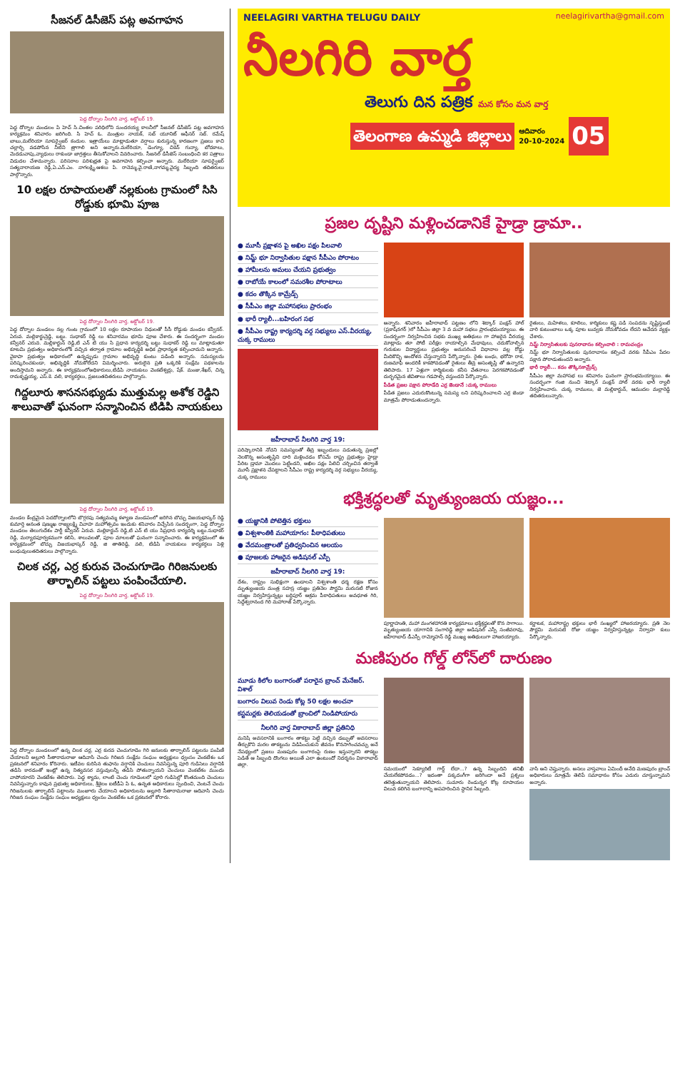సీజనల్ డిసీజెస్ పట్ల అవగాహన
పెద్ద దోర్నాల నీలగిరి వార్త, అక్టోబర్ 19.
పెద్ద దోర్నాల మండలం పి హెచ్ సి.చింతల పరిధిలోని సుందరయ్య కాలనీలో సీజనల్ డిసీజెస్ పట్ల అవగాహన కార్యక్రమం శనివారం జరిగింది. సి హెచ్ ఓ. మంత్రుల నాయక్, సబ్ యూనిట్ ఆఫీసర్ సబ్. రమేష్ బాబు,మలేరియా సూపర్వైజర్ కందుల. ఇత్రాయేలు మాట్లాడుతూ వర్షాలు కురుస్తున్న కారణంగా ప్రజలు కాచి చల్లార్చి వడపోసిన నీటిని త్రాగాలి అని అన్నారు.మలేరియా, డెంగ్యూ, చికెన్ గున్యా, బోదకాలు, మెదడువాపు,వ్యాధులు రాకుండా జాగ్రత్తలు తీసుకోవాలని వివరించారు. సీజనల్ డిసీజెస్ సంబంధించి కర పత్రాలు విడుదల చేశామన్నారు. పరిసరాల పరిశుభ్రత పై అవగాహన కల్పించా అన్నారు. మలేరియా సూపర్వైజర్ సత్యనారాయణ రెడ్డి,ఏ.ఎన్.ఎం. నాగలక్ష్మి,ఆశలు పి. రానెమ్మ,వై.రాణి,నాగమ్మ,వైద్య సిబ్బంది తదితరులు పాల్గొన్నారు.
10 లక్షల రూపాయలతో నల్లకుంట గ్రామంలో సిసి రోడ్డుకు భూమి పూజ
పెద్ద దోర్నాల నీలగిరి వార్త, అక్టోబర్ 19.
పెద్ద దోర్నాల మండలం నల్ల గుంట గ్రామంలో 10 లక్షల రూపాయల నిధులతో సీసీ రోడ్డుకు మండల కన్వీనర్. ఏరువ. మల్లికార్జున్రెడ్డి, బట్టు. సుధాకర్ రెడ్డి లు శనివారము భూమి పూజ చేశారు. ఈ సందర్భంగా మండల కన్వీనర్ ఎరువ. మల్లికార్జున్ రెడ్డి,టి ఎన్ టి యు సి ప్రధాన కార్యదర్శి బట్టు సుధాకర్ రెడ్డి లు మాట్లాడుతూ కూటమి ప్రభుత్వం అధికారంలోకి వచ్చిన తర్వాత గ్రామాల అభివృద్ధికి అధిక ప్రాధాన్యత కల్పించామని అన్నారు. వైకాపా ప్రభుత్వం అధికారంలో ఉన్నప్పుడు గ్రామాల అభివృద్ధి కుంటు పడింది అన్నారు. సమస్యలను పరిష్కరించకుండా, అభివృద్ధికి నోచుకోలేదని విమర్శించారు. అరులైన ప్రతి ఒక్కరికి సంక్షేమ పథకాలను అందిస్తామని అన్నారు. ఈ కార్యక్రమంలోఅధికారులు,టిడిపి నాయకులు వెంకటేశ్వర్లు, షేక్. మంజు,శేఖర్, చిన్న రామకృష్ణయ్య, ఎస్.కె. వలి, కార్యకర్తలు, ప్రజలుతదితరులు పాల్గొన్నారు.
గిద్దలూరు శాసనసభ్యుడు ముత్తుమల్ల అశోక రెడ్డిని శాలువాతో ఘనంగా సన్మానించిన టిడిపి నాయకులు
పెద్ద దోర్నాల నీలగిరి వార్త, అక్టోబర్ 19.
మండల కేంద్రమైన పెదదోర్నాలలోని బొగ్గరపు సత్యమమ్మ కళ్యాణ మండపంలో జరిగిన బొచ్చు విజయభాస్కర్ రెడ్డి కుమార్తె అనంత షణ్ముఖ రాజ్యలక్ష్మి వివాహ మహోత్సవం ఇందుకు శనివారం విచ్చేసిన సందర్భంగా, పెద్ద దోర్నాల మండలం తెలుగుదేశం పార్టీ కన్వీనర్ ఏరువ. మల్లికార్జున్ రెడ్డి,టి ఎన్ టి యు సిప్రధాన కార్యదర్శి బట్టు.సుధాకర్ రెడ్డి, మర్యాదపూర్వకముగా కలిసి, శాలువలతో, పూల మాలలతో ఘనంగా సన్మానించారు. ఈ కార్యక్రమంలో ఈ కార్యక్రమంలో బొచ్చు విజయభాస్కర్ రెడ్డి, జి తాతిరెడ్డి, వలి, టిడిపి నాయకులు కార్యకర్తలు పెళ్లి బంధువులుతదితరులు పాల్గొన్నారు.
చిలక చర్ల, ఎర్ర కురువ చెంచుగూడెం గిరిజనులకు తార్బాలిన్ పట్టలు పంపించేయాలి.
పెద్ద దోర్నాల నీలగిరి వార్త, అక్టోబర్ 19.
పెద్ద దోర్నాల మండలంలో ఉన్న చిలక చర్ల, ఎర్ర కురవ చెంచుగూడెం గిరి జనులకు తార్బాలిన్ పట్టలను పంపిణీ చేయాలని అల్లూరి సీతారామరాజు ఆదివాసి చెంచు గిరిజన సంక్షేమ సంఘం అధ్యక్షులు ధ్వంసం వెంకటేశం ఒక ప్రకటనలో శనివారం కోరినారు. ఇటీవల కురిసిన తుఫాను వర్షానికి చెంచులు నివసిస్తున్న పూరి గుడిసెలు వర్షానికి తడిసి కారడంతో ఇంట్లో ఉన్న నిత్యవసర వస్తువులన్నీ తడిసి పోతున్నాయని చెంచులు వెంకటేశం ముందు వాపోయారని వెంకటేశం తెలిపారు. పెద్ద శ్యామ, లాంటి చెంచు గూడెంలలో పూరి గుడిసెల్లో కొంతమంది చెంచులు నివసిస్తున్నారు కావున ప్రభుత్వ అధికారులు, శ్రీశైలం ఐటీడీఏ పి ఓ, ఉన్నత అధికారులు స్పందించి, వెంటనే చెంచు గిరిజనులకు తార్బాలిన్ పట్టాలను మంజూరు చేయాలని అధికారులను అల్లూరి సీతారామరాజు ఆదివాసి చెంచు గిరిజన సంఘం సంక్షేమ సంఘం అధ్యక్షులు ధ్వంసం వెంకటేశం ఒక ప్రకటనలో కోరారు.
NEELAGIRI VARTHA TELUGU DAILY neelagirivartha@gmail.com
నీలగిరి వార్త
తెలుగు దిన పత్రిక మన కోసం మన వార్త
తెలంగాణ ఉమ్మడి జిల్లాలు ఆదివారం
20-10-2024 05
ప్రజల దృష్టిని మళ్లించడానికే హైడ్రా డ్రామా..
● మూసీ ప్రక్షాళన పై అఖిల పక్షం పిలవాలి
● నిమ్జ్ భూ నిర్వాసితుల పక్షాన సీపీఎం పోరాటం
● హామీలను అమలు చేయని ప్రభుత్వం
● రాబోయే కాలంలో సమరశీల పోరాటాలు
● కదం తొక్కిన కామ్రేడ్స్
● సీపీఎం జిల్లా మహాసభలు ప్రారంభం
● భారీ ర్యాలీ...బహిరంగ సభ
● సీపీఎం రాష్ట్ర కార్యదర్శి వర్గ సభ్యులు ఎస్.వీరయ్య, చుక్క రాములు
జహీరాబాద్ నీలగిరి వార్త 19:
పరిష్కారానికి నోచని సమస్యలతో తీవ్ర ఇబ్బందులు పడుతున్న ప్రజల్లో నెలకొన్న అసంతృప్తిని దారి మళ్లించడం కోసమే రాష్ట్ర ప్రభుత్వం హైడ్రా పేరిట డ్రామా మొదలు పెట్టిందని, అఖిల పక్షం పిలిచి చర్చించిన తర్వాతే మూసీ ప్రక్షాళన చేపట్టాలని సీపీఎం రాష్ట్ర కార్యదర్శి వర్గ సభ్యులు వీరయ్య, చుక్క రాములు
అన్నారు. శనివారం జహీరాబాద్ పట్టణం లోని శెట్కార్ పంక్షన్ హాల్ (ప్రకాష్‌నగర్ )లో సీపీఎం జిల్లా 3 వ మహా సభలు ప్రారంభమయ్యాయి. ఈ సందర్భంగా నిర్వహించిన సభకు ముఖ్య అతిథులు గా హాజరైన వీరయ్య మాట్లాడు తూ పోటీ పరీక్షల రాయాల్సిన మేధావులు, చదుకోవాల్సిన గురుకుల విద్యార్థులు ప్రభుత్వం అనుసరించే విధానాల వల్ల రోడ్డు మీదికొచ్చి ఆందోళన చేస్తున్నారని పేర్కొన్నారు. రైతు బంధు, భరోసా రాక, రుణమాఫీ అందరికీ కాకపోవడంతో రైతులు తీవ్ర అసంతృప్తి తో ఉన్నారని తెలిపారు. 17 ఏళ్లుగా కార్మికులకు కనీస వేతనాలు పెరగకపోవడంతో దుర్భరమైన జీవితాలు గడపాల్సి వస్తుందని పేర్కొన్నారు.
పీడిత ప్రజల పక్షాన పోరాడేది ఎర్ర జెండానే :చుక్క రాములు
పీడిత ప్రజలు ఎదురుకొంటున్న సమస్య లని పరిష్కరించాలని ఎర్ర జెండా మాత్రమే పోరాడుతుందన్నారు.
రైతులు, మహిళలు, కూలిలు, కార్మికులు కష్ట పడి సంపదను సృష్టిస్తుంటే వారి కుటుంబాలు ఒక్క పూట బువ్వకు నోచుకోవడం లేదని ఆవేదన వ్యక్తం చేశారు.
నిమ్జ్ నిర్వాసితులకు పునరావాసం కల్పించాలి : రామచంద్రం
నిమ్జ్ భూ నిర్వాసితులకు పునరావాసం కల్పించే వరకు సీపీఎం పేదల పక్షాన పోరాడుతుందని అన్నారు.
భారీ ర్యాలీ... కదం తొక్కినకామ్రేడ్స్
సీపీఎం జిల్లా మహాసభ లు శనివారం ఘనంగా ప్రారంభమయ్యాయి. ఈ సందర్భంగా గంజి నుంచి శెట్కార్ పంక్షన్ హాల్ వరకు భారీ ర్యాలీ నిర్వహించారు. చుక్క రాములు, జె మల్లికార్జున్, ఆముదల మల్లారెడ్డి తదితరులున్నారు.
భక్తిశ్రద్ధలతో మృత్యుంజయ యజ్ఞం...
● యజ్ఞానికి పోటెత్తిన భక్తులు
● విశ్వశాంతికి మహాయాగం: పీఠాధిపతులు
● వేదమంత్రాలతో ప్రతిధ్వనించిన ఆలయం
● పూజలకు హాజరైన అడిషనల్ ఎస్పీ
జహీరాబాద్ నీలగిరి వార్త 19:
దేశం, రాష్ట్రం సుభిక్షంగా ఉండాలని విశ్వశాంతి ధర్మ రక్షణ కోసం మృత్యుంజయ మంత్ర సహస్ర యజ్ఞం ప్రతినెల పౌర్ణమి మరుసటి రోజున యజ్ఞం నిర్వహిస్తున్నట్లు బర్దిపూర్ ఆశ్రమ పీఠాధిపతులు అవధూత గిరి, సిద్దేశ్వరానంద గిరి మహారాజ్ పేర్కొన్నారు.
పూర్ణాహుతి, మహా మంగళహారతి కార్యక్రమాలు భక్తిశ్రద్ధలతో కొన సాగాయి. మృత్యుంజయ యాగానికి సంగారెడ్డి జిల్లా అడిషనల్ ఎస్పీ సంజీవరావు, జహీరాబాద్ డీఎస్పీ రామ్మోహన్ రెడ్డి ముఖ్య అతిథులుగా హాజరయ్యారు.
కర్ణాటక, మహారాష్ట్ర భక్తులు భారీ సంఖ్యలో హాజరయ్యారు. ప్రతి నెల పౌర్ణమి మరుసటి రోజు యజ్ఞం నిర్వహిస్తున్నట్లు నిర్వాహ కులు పేర్కొన్నారు.
మణిపురం గోల్డ్ లోన్‌లో దారుణం
మూడు కిలోల బంగారంతో పరారైన బ్రాంచ్ మేనేజర్. విశాల్
బంగారం విలువ రెండు కోట్ల 50 లక్షల అంచనా
కస్టమర్లకు తెలియడంతో బ్రాంచిలో నిండిపోయారు
నీలగిరి వార్త వికారాబాద్ జిల్లా ప్రతినిధి
మనిషి అవసరానికి బంగారం తాకట్టు పెట్టి వచ్చిన డబ్బుతో అవసరాలు తీర్చుకొని మరల తాకట్టును విడిపించుకుని జీవనం కొనసాగించవచ్చు అనే నేపథ్యంలో ప్రజలు మణపురం బంగారంపై రుణం ఇస్తున్నారని తాకట్టు పెడితే ఆ సిబ్బంది దొంగలు అయితే ఎలా ఉంటుందో నిదర్శనం వికారాబాద్ జిల్లా.
సమయంలో సెక్యూరిటీ గార్డ్ లేదా...? ఉన్న సిబ్బందిని తనిఖీ చేయలేకపోవడం...? ఇదంతా పక్కదంగీగా జరిగిందా అనే ప్రశ్నలు తలెత్తుతున్నాయని తెలిపారు. సుమారు రెండున్నర కోట్ల రూపాయల విలువ కలిగిన బంగారాన్ని అపహరించిన స్థానిక సిబ్బంది.
వాసి అని చెప్తున్నారు. అసలు వాస్తవాలు ఏమిందీ అనేది మణపురం బ్రాంచ్ అధికారులు మాత్రమే తెలిపే సమాధానం కోసం ఎదురు చూస్తున్నామని అన్నారు.